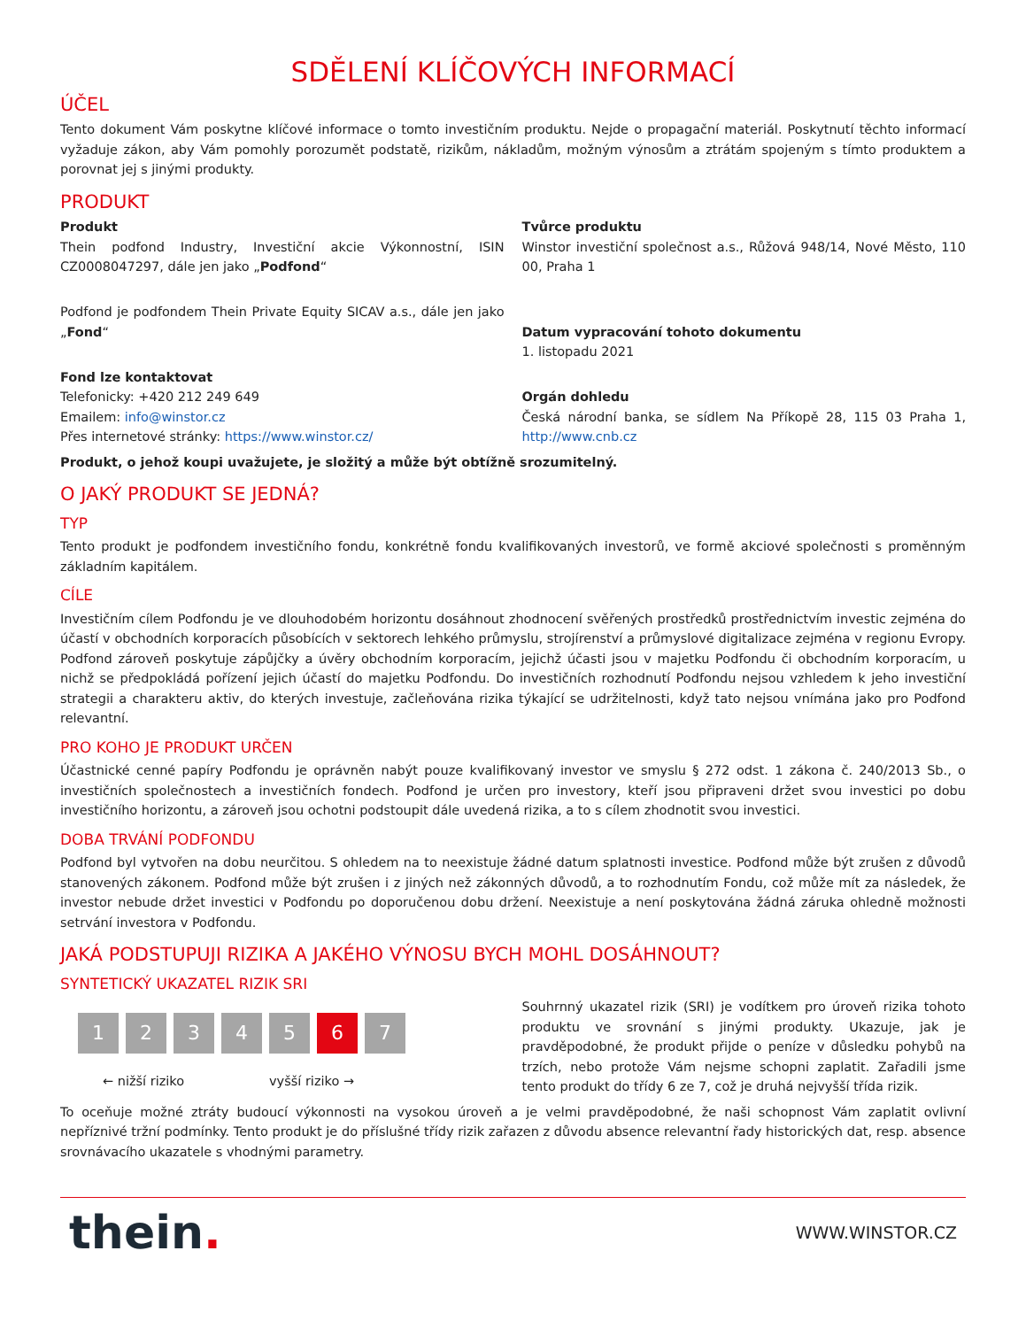SDĚLENÍ KLÍČOVÝCH INFORMACÍ
ÚČEL
Tento dokument Vám poskytne klíčové informace o tomto investičním produktu. Nejde o propagační materiál. Poskytnutí těchto informací vyžaduje zákon, aby Vám pomohly porozumět podstatě, rizikům, nákladům, možným výnosům a ztrátám spojeným s tímto produktem a porovnat jej s jinými produkty.
PRODUKT
Produkt
Thein podfond Industry, Investiční akcie Výkonnostní, ISIN CZ0008047297, dále jen jako „Podfond“
Podfond je podfondem Thein Private Equity SICAV a.s., dále jen jako „Fond“
Fond lze kontaktovat
Telefonicky: +420 212 249 649
Emailem: info@winstor.cz
Přes internetové stránky: https://www.winstor.cz/
Tvůrce produktu
Winstor investiční společnost a.s., Růžová 948/14, Nové Město, 110 00, Praha 1
Datum vypracování tohoto dokumentu
1. listopadu 2021
Orgán dohledu
Česká národní banka, se sídlem Na Příkopě 28, 115 03 Praha 1, http://www.cnb.cz
Produkt, o jehož koupi uvažujete, je složitý a může být obtížně srozumitelný.
O JAKÝ PRODUKT SE JEDNÁ?
TYP
Tento produkt je podfondem investičního fondu, konkrétně fondu kvalifikovaných investorů, ve formě akciové společnosti s proměnným základním kapitálem.
CÍLE
Investičním cílem Podfondu je ve dlouhodobém horizontu dosáhnout zhodnocení svěřených prostředků prostřednictvím investic zejména do účastí v obchodních korporacích působících v sektorech lehkého průmyslu, strojírenství a průmyslové digitalizace zejména v regionu Evropy. Podfond zároveň poskytuje zápůjčky a úvěry obchodním korporacím, jejichž účasti jsou v majetku Podfondu či obchodním korporacím, u nichž se předpokládá pořízení jejich účastí do majetku Podfondu. Do investičních rozhodnutí Podfondu nejsou vzhledem k jeho investiční strategii a charakteru aktiv, do kterých investuje, začleňována rizika týkající se udržitelnosti, když tato nejsou vnímána jako pro Podfond relevantní.
PRO KOHO JE PRODUKT URČEN
Účastnické cenné papíry Podfondu je oprávněn nabýt pouze kvalifikovaný investor ve smyslu § 272 odst. 1 zákona č. 240/2013 Sb., o investičních společnostech a investičních fondech. Podfond je určen pro investory, kteří jsou připraveni držet svou investici po dobu investičního horizontu, a zároveň jsou ochotni podstoupit dále uvedená rizika, a to s cílem zhodnotit svou investici.
DOBA TRVÁNÍ PODFONDU
Podfond byl vytvořen na dobu neurčitou. S ohledem na to neexistuje žádné datum splatnosti investice. Podfond může být zrušen z důvodů stanovených zákonem. Podfond může být zrušen i z jiných než zákonných důvodů, a to rozhodnutím Fondu, což může mít za následek, že investor nebude držet investici v Podfondu po doporučenou dobu držení. Neexistuje a není poskytována žádná záruka ohledně možnosti setrvání investora v Podfondu.
JAKÁ PODSTUPUJI RIZIKA A JAKÉHO VÝNOSU BYCH MOHL DOSÁHNOUT?
SYNTETICKÝ UKAZATEL RIZIK SRI
1 2 3 4 5 6 7
← nižší riziko vyšší riziko →
Souhrnný ukazatel rizik (SRI) je vodítkem pro úroveň rizika tohoto produktu ve srovnání s jinými produkty. Ukazuje, jak je pravděpodobné, že produkt přijde o peníze v důsledku pohybů na trzích, nebo protože Vám nejsme schopni zaplatit. Zařadili jsme tento produkt do třídy 6 ze 7, což je druhá nejvyšší třída rizik.
To oceňuje možné ztráty budoucí výkonnosti na vysokou úroveň a je velmi pravděpodobné, že naši schopnost Vám zaplatit ovlivní nepříznivé tržní podmínky. Tento produkt je do příslušné třídy rizik zařazen z důvodu absence relevantní řady historických dat, resp. absence srovnávacího ukazatele s vhodnými parametry.
thein. WWW.WINSTOR.CZ